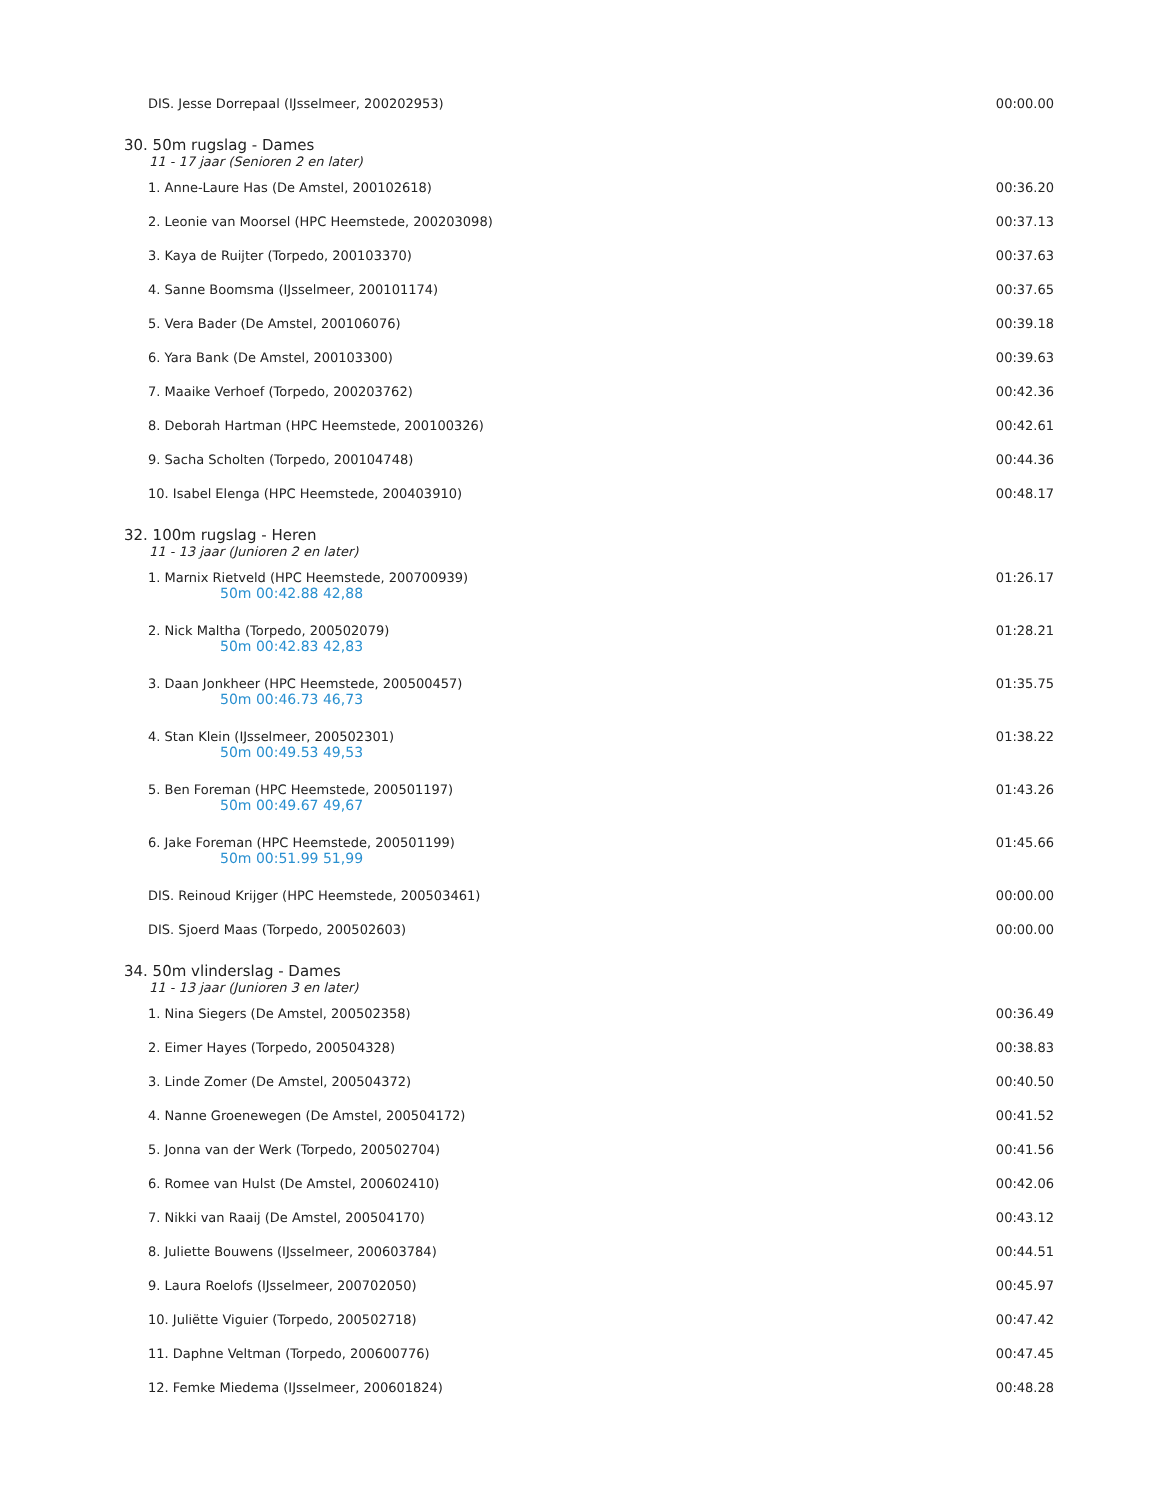| DIS. Jesse Dorrepaal (IJsselmeer, 200202953) | 00:00.00 |
30. 50m rugslag - Dames
11 - 17 jaar (Senioren 2 en later)
| 1. Anne-Laure Has (De Amstel, 200102618) | 00:36.20 |
| 2. Leonie van Moorsel (HPC Heemstede, 200203098) | 00:37.13 |
| 3. Kaya de Ruijter (Torpedo, 200103370) | 00:37.63 |
| 4. Sanne Boomsma (IJsselmeer, 200101174) | 00:37.65 |
| 5. Vera Bader (De Amstel, 200106076) | 00:39.18 |
| 6. Yara Bank (De Amstel, 200103300) | 00:39.63 |
| 7. Maaike Verhoef (Torpedo, 200203762) | 00:42.36 |
| 8. Deborah Hartman (HPC Heemstede, 200100326) | 00:42.61 |
| 9. Sacha Scholten (Torpedo, 200104748) | 00:44.36 |
| 10. Isabel Elenga (HPC Heemstede, 200403910) | 00:48.17 |
32. 100m rugslag - Heren
11 - 13 jaar (Junioren 2 en later)
| 1. Marnix Rietveld (HPC Heemstede, 200700939) 50m 00:42.88 42,88 | 01:26.17 |
| 2. Nick Maltha (Torpedo, 200502079) 50m 00:42.83 42,83 | 01:28.21 |
| 3. Daan Jonkheer (HPC Heemstede, 200500457) 50m 00:46.73 46,73 | 01:35.75 |
| 4. Stan Klein (IJsselmeer, 200502301) 50m 00:49.53 49,53 | 01:38.22 |
| 5. Ben Foreman (HPC Heemstede, 200501197) 50m 00:49.67 49,67 | 01:43.26 |
| 6. Jake Foreman (HPC Heemstede, 200501199) 50m 00:51.99 51,99 | 01:45.66 |
| DIS. Reinoud Krijger (HPC Heemstede, 200503461) | 00:00.00 |
| DIS. Sjoerd Maas (Torpedo, 200502603) | 00:00.00 |
34. 50m vlinderslag - Dames
11 - 13 jaar (Junioren 3 en later)
| 1. Nina Siegers (De Amstel, 200502358) | 00:36.49 |
| 2. Eimer Hayes (Torpedo, 200504328) | 00:38.83 |
| 3. Linde Zomer (De Amstel, 200504372) | 00:40.50 |
| 4. Nanne Groenewegen (De Amstel, 200504172) | 00:41.52 |
| 5. Jonna van der Werk (Torpedo, 200502704) | 00:41.56 |
| 6. Romee van Hulst (De Amstel, 200602410) | 00:42.06 |
| 7. Nikki van Raaij (De Amstel, 200504170) | 00:43.12 |
| 8. Juliette Bouwens (IJsselmeer, 200603784) | 00:44.51 |
| 9. Laura Roelofs (IJsselmeer, 200702050) | 00:45.97 |
| 10. Juliëtte Viguier (Torpedo, 200502718) | 00:47.42 |
| 11. Daphne Veltman (Torpedo, 200600776) | 00:47.45 |
| 12. Femke Miedema (IJsselmeer, 200601824) | 00:48.28 |